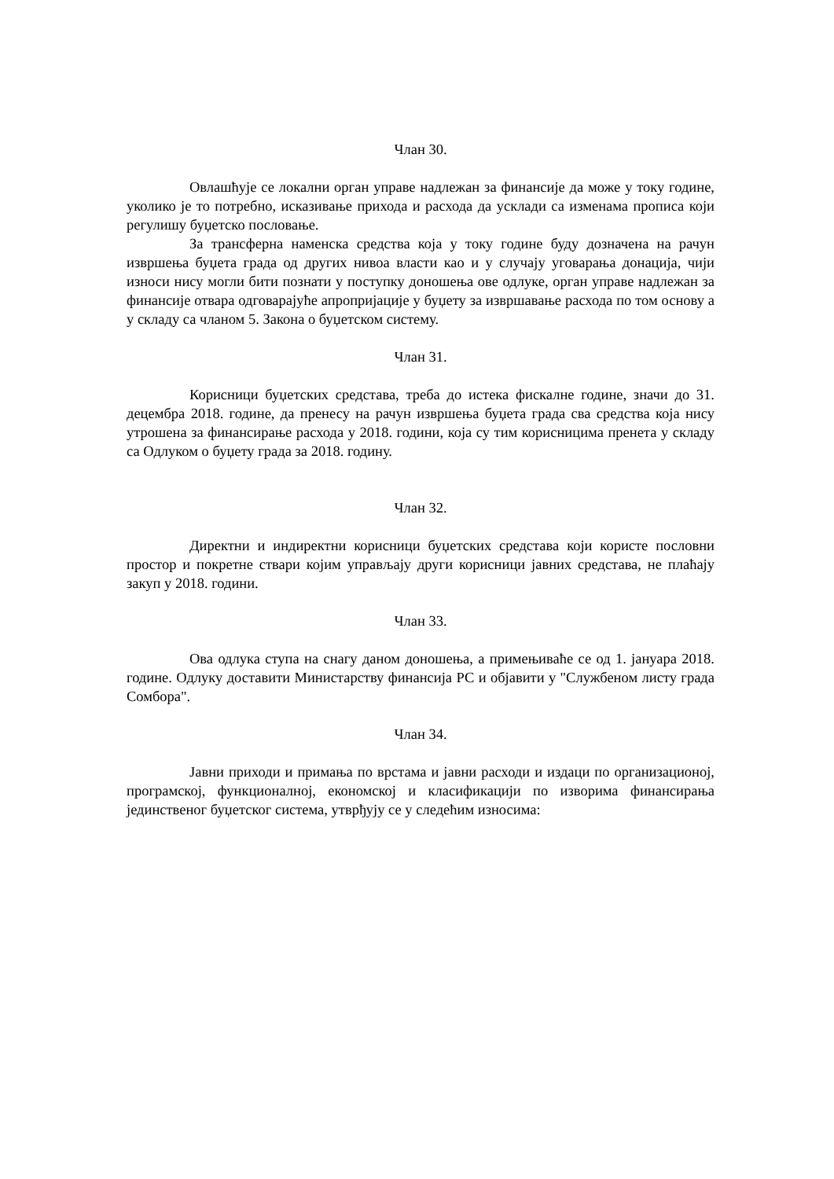Члан 30.
Овлашћује се локални орган управе надлежан за финансије да може у току године, уколико је то потребно, исказивање прихода и расхода да усклади са изменама прописа који регулишу буџетско пословање.
За трансферна наменска средства која у току године буду дозначена на рачун извршења буџета града од других нивоа власти као и у случају уговарања донација, чији износи нису могли бити познати у поступку доношења ове одлуке, орган управе надлежан за финансије отвара одговарајуће апропријације у буџету за извршавање расхода по том основу а у складу са чланом 5. Закона о буџетском систему.
Члан 31.
Корисници буџетских средстава, треба до истека фискалне године, значи до 31. децембра 2018. године, да пренесу на рачун извршења буџета града сва средства која нису утрошена за финансирање расхода у 2018. години, која су тим корисницима пренета у складу са Одлуком о буџету града за 2018. годину.
Члан 32.
Директни и индиректни корисници буџетских средстава који користе пословни простор и покретне ствари којим управљају други корисници јавних средстава, не плаћају закуп у 2018. години.
Члан 33.
Ова одлука ступа на снагу даном доношења, а примењиваће се од 1. јануара 2018. године. Одлуку доставити Министарству финансија РС и објавити у "Службеном листу града Сомбора".
Члан 34.
Јавни приходи и примања по врстама и јавни расходи и издаци по организационој, програмској, функционалној, економској и класификацији по изворима финансирања јединственог буџетског система, утврђују се у следећим износима: